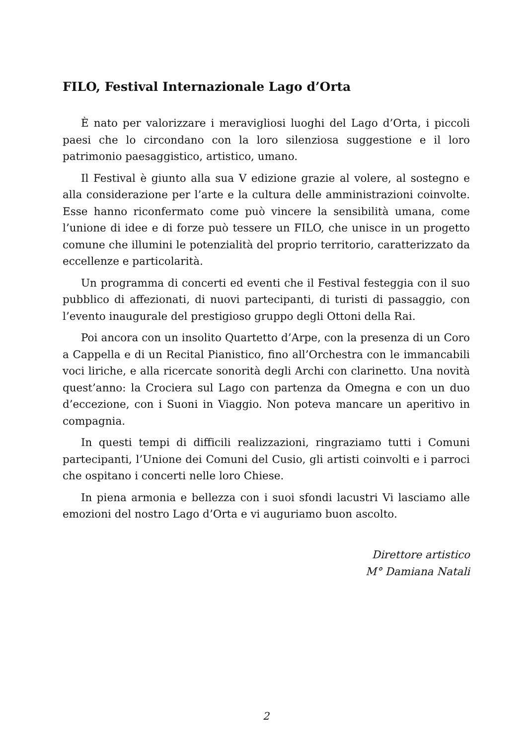FILO, Festival Internazionale Lago d’Orta
È nato per valorizzare i meravigliosi luoghi del Lago d’Orta, i piccoli paesi che lo circondano con la loro silenziosa suggestione e il loro patrimonio paesaggistico, artistico, umano.
Il Festival è giunto alla sua V edizione grazie al volere, al sostegno e alla considerazione per l’arte e la cultura delle amministrazioni coinvolte. Esse hanno riconfermato come può vincere la sensibilità umana, come l’unione di idee e di forze può tessere un FILO, che unisce in un progetto comune che illumini le potenzialità del proprio territorio, caratterizzato da eccellenze e particolarità.
Un programma di concerti ed eventi che il Festival festeggia con il suo pubblico di affezionati, di nuovi partecipanti, di turisti di passaggio, con l’evento inaugurale del prestigioso gruppo degli Ottoni della Rai.
Poi ancora con un insolito Quartetto d’Arpe, con la presenza di un Coro a Cappella e di un Recital Pianistico, fino all’Orchestra con le immancabili voci liriche, e alla ricercate sonorità degli Archi con clarinetto. Una novità quest’anno: la Crociera sul Lago con partenza da Omegna e con un duo d’eccezione, con i Suoni in Viaggio. Non poteva mancare un aperitivo in compagnia.
In questi tempi di difficili realizzazioni, ringraziamo tutti i Comuni partecipanti, l’Unione dei Comuni del Cusio, gli artisti coinvolti e i parroci che ospitano i concerti nelle loro Chiese.
In piena armonia e bellezza con i suoi sfondi lacustri Vi lasciamo alle emozioni del nostro Lago d’Orta e vi auguriamo buon ascolto.
Direttore artistico
M° Damiana Natali
2